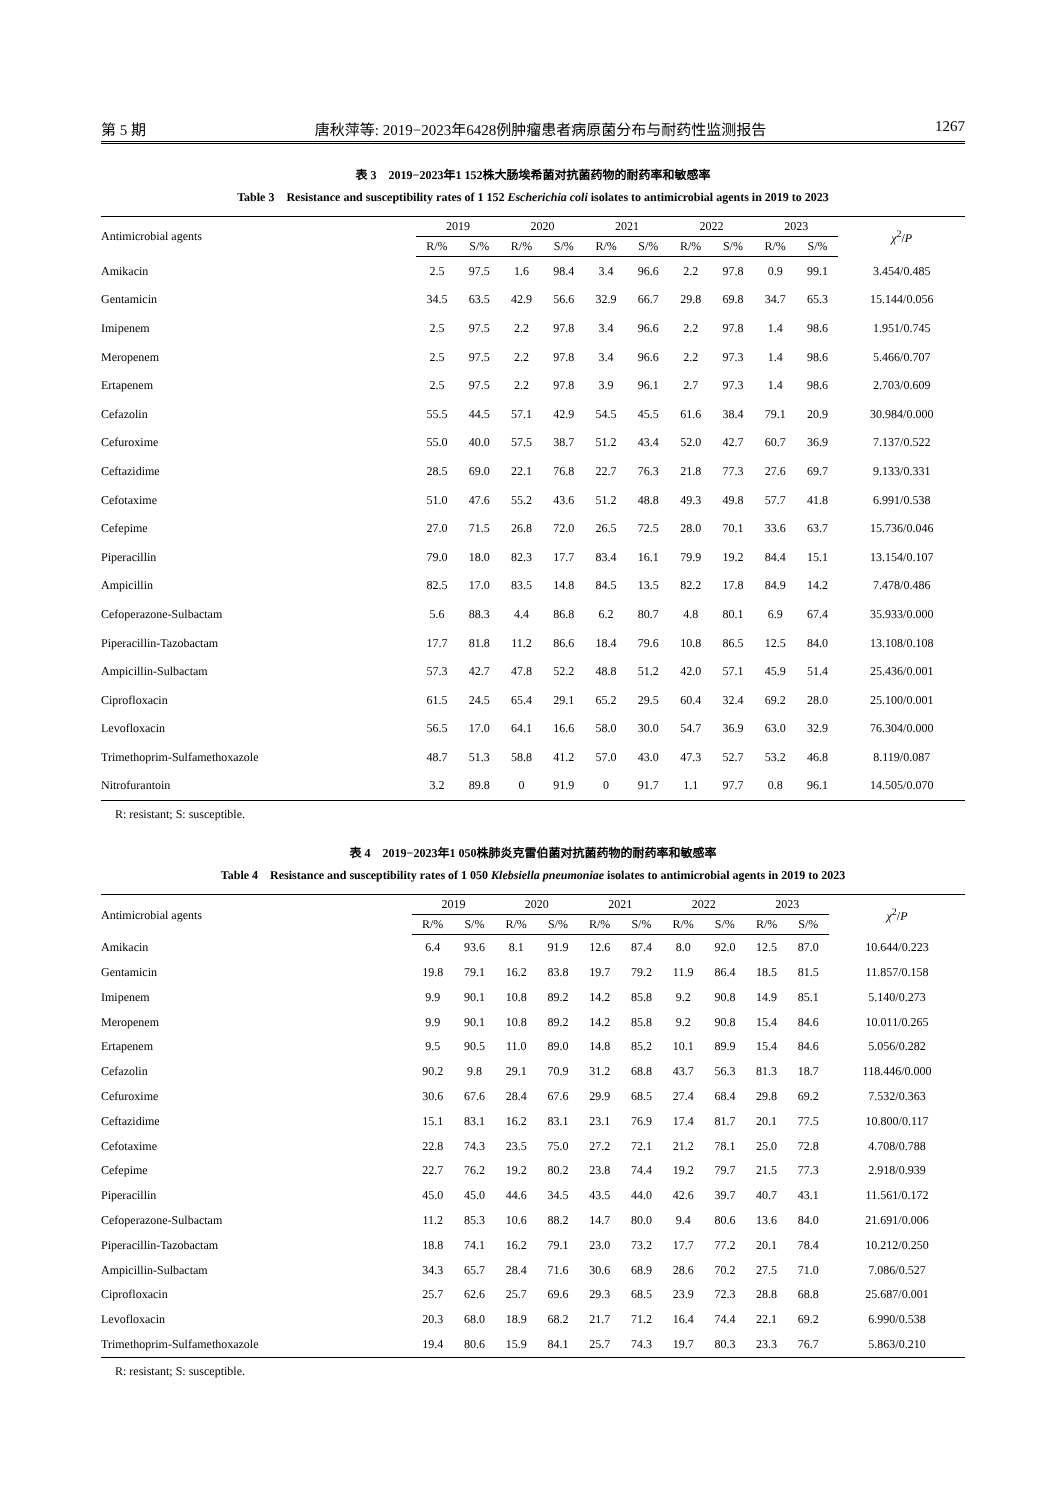第 5 期 唐秋萍等: 2019−2023年6428例肿瘤患者病原菌分布与耐药性监测报告 1267
表 3　2019−2023年1 152株大肠埃希菌对抗菌药物的耐药率和敏感率
Table 3　Resistance and susceptibility rates of 1 152 Escherichia coli isolates to antimicrobial agents in 2019 to 2023
| Antimicrobial agents | 2019 | | 2020 | | 2021 | | 2022 | | 2023 | | χ<sup>2</sup>/ P |
| --- | --- | --- | --- | --- | --- | --- | --- | --- | --- | --- | --- |
| | R/% | S/% | R/% | S/% | R/% | S/% | R/% | S/% | R/% | S/% | |
| Amikacin | 2.5 | 97.5 | 1.6 | 98.4 | 3.4 | 96.6 | 2.2 | 97.8 | 0.9 | 99.1 | 3.454/0.485 |
| Gentamicin | 34.5 | 63.5 | 42.9 | 56.6 | 32.9 | 66.7 | 29.8 | 69.8 | 34.7 | 65.3 | 15.144/0.056 |
| Imipenem | 2.5 | 97.5 | 2.2 | 97.8 | 3.4 | 96.6 | 2.2 | 97.8 | 1.4 | 98.6 | 1.951/0.745 |
| Meropenem | 2.5 | 97.5 | 2.2 | 97.8 | 3.4 | 96.6 | 2.2 | 97.3 | 1.4 | 98.6 | 5.466/0.707 |
| Ertapenem | 2.5 | 97.5 | 2.2 | 97.8 | 3.9 | 96.1 | 2.7 | 97.3 | 1.4 | 98.6 | 2.703/0.609 |
| Cefazolin | 55.5 | 44.5 | 57.1 | 42.9 | 54.5 | 45.5 | 61.6 | 38.4 | 79.1 | 20.9 | 30.984/0.000 |
| Cefuroxime | 55.0 | 40.0 | 57.5 | 38.7 | 51.2 | 43.4 | 52.0 | 42.7 | 60.7 | 36.9 | 7.137/0.522 |
| Ceftazidime | 28.5 | 69.0 | 22.1 | 76.8 | 22.7 | 76.3 | 21.8 | 77.3 | 27.6 | 69.7 | 9.133/0.331 |
| Cefotaxime | 51.0 | 47.6 | 55.2 | 43.6 | 51.2 | 48.8 | 49.3 | 49.8 | 57.7 | 41.8 | 6.991/0.538 |
| Cefepime | 27.0 | 71.5 | 26.8 | 72.0 | 26.5 | 72.5 | 28.0 | 70.1 | 33.6 | 63.7 | 15.736/0.046 |
| Piperacillin | 79.0 | 18.0 | 82.3 | 17.7 | 83.4 | 16.1 | 79.9 | 19.2 | 84.4 | 15.1 | 13.154/0.107 |
| Ampicillin | 82.5 | 17.0 | 83.5 | 14.8 | 84.5 | 13.5 | 82.2 | 17.8 | 84.9 | 14.2 | 7.478/0.486 |
| Cefoperazone-Sulbactam | 5.6 | 88.3 | 4.4 | 86.8 | 6.2 | 80.7 | 4.8 | 80.1 | 6.9 | 67.4 | 35.933/0.000 |
| Piperacillin-Tazobactam | 17.7 | 81.8 | 11.2 | 86.6 | 18.4 | 79.6 | 10.8 | 86.5 | 12.5 | 84.0 | 13.108/0.108 |
| Ampicillin-Sulbactam | 57.3 | 42.7 | 47.8 | 52.2 | 48.8 | 51.2 | 42.0 | 57.1 | 45.9 | 51.4 | 25.436/0.001 |
| Ciprofloxacin | 61.5 | 24.5 | 65.4 | 29.1 | 65.2 | 29.5 | 60.4 | 32.4 | 69.2 | 28.0 | 25.100/0.001 |
| Levofloxacin | 56.5 | 17.0 | 64.1 | 16.6 | 58.0 | 30.0 | 54.7 | 36.9 | 63.0 | 32.9 | 76.304/0.000 |
| Trimethoprim-Sulfamethoxazole | 48.7 | 51.3 | 58.8 | 41.2 | 57.0 | 43.0 | 47.3 | 52.7 | 53.2 | 46.8 | 8.119/0.087 |
| Nitrofurantoin | 3.2 | 89.8 | 0 | 91.9 | 0 | 91.7 | 1.1 | 97.7 | 0.8 | 96.1 | 14.505/0.070 |
R: resistant; S: susceptible.
表 4　2019−2023年1 050株肺炎克雷伯菌对抗菌药物的耐药率和敏感率
Table 4　Resistance and susceptibility rates of 1 050 Klebsiella pneumoniae isolates to antimicrobial agents in 2019 to 2023
| Antimicrobial agents | 2019 | | 2020 | | 2021 | | 2022 | | 2023 | | χ<sup>2</sup>/ P |
| --- | --- | --- | --- | --- | --- | --- | --- | --- | --- | --- | --- |
| | R/% | S/% | R/% | S/% | R/% | S/% | R/% | S/% | R/% | S/% | |
| Amikacin | 6.4 | 93.6 | 8.1 | 91.9 | 12.6 | 87.4 | 8.0 | 92.0 | 12.5 | 87.0 | 10.644/0.223 |
| Gentamicin | 19.8 | 79.1 | 16.2 | 83.8 | 19.7 | 79.2 | 11.9 | 86.4 | 18.5 | 81.5 | 11.857/0.158 |
| Imipenem | 9.9 | 90.1 | 10.8 | 89.2 | 14.2 | 85.8 | 9.2 | 90.8 | 14.9 | 85.1 | 5.140/0.273 |
| Meropenem | 9.9 | 90.1 | 10.8 | 89.2 | 14.2 | 85.8 | 9.2 | 90.8 | 15.4 | 84.6 | 10.011/0.265 |
| Ertapenem | 9.5 | 90.5 | 11.0 | 89.0 | 14.8 | 85.2 | 10.1 | 89.9 | 15.4 | 84.6 | 5.056/0.282 |
| Cefazolin | 90.2 | 9.8 | 29.1 | 70.9 | 31.2 | 68.8 | 43.7 | 56.3 | 81.3 | 18.7 | 118.446/0.000 |
| Cefuroxime | 30.6 | 67.6 | 28.4 | 67.6 | 29.9 | 68.5 | 27.4 | 68.4 | 29.8 | 69.2 | 7.532/0.363 |
| Ceftazidime | 15.1 | 83.1 | 16.2 | 83.1 | 23.1 | 76.9 | 17.4 | 81.7 | 20.1 | 77.5 | 10.800/0.117 |
| Cefotaxime | 22.8 | 74.3 | 23.5 | 75.0 | 27.2 | 72.1 | 21.2 | 78.1 | 25.0 | 72.8 | 4.708/0.788 |
| Cefepime | 22.7 | 76.2 | 19.2 | 80.2 | 23.8 | 74.4 | 19.2 | 79.7 | 21.5 | 77.3 | 2.918/0.939 |
| Piperacillin | 45.0 | 45.0 | 44.6 | 34.5 | 43.5 | 44.0 | 42.6 | 39.7 | 40.7 | 43.1 | 11.561/0.172 |
| Cefoperazone-Sulbactam | 11.2 | 85.3 | 10.6 | 88.2 | 14.7 | 80.0 | 9.4 | 80.6 | 13.6 | 84.0 | 21.691/0.006 |
| Piperacillin-Tazobactam | 18.8 | 74.1 | 16.2 | 79.1 | 23.0 | 73.2 | 17.7 | 77.2 | 20.1 | 78.4 | 10.212/0.250 |
| Ampicillin-Sulbactam | 34.3 | 65.7 | 28.4 | 71.6 | 30.6 | 68.9 | 28.6 | 70.2 | 27.5 | 71.0 | 7.086/0.527 |
| Ciprofloxacin | 25.7 | 62.6 | 25.7 | 69.6 | 29.3 | 68.5 | 23.9 | 72.3 | 28.8 | 68.8 | 25.687/0.001 |
| Levofloxacin | 20.3 | 68.0 | 18.9 | 68.2 | 21.7 | 71.2 | 16.4 | 74.4 | 22.1 | 69.2 | 6.990/0.538 |
| Trimethoprim-Sulfamethoxazole | 19.4 | 80.6 | 15.9 | 84.1 | 25.7 | 74.3 | 19.7 | 80.3 | 23.3 | 76.7 | 5.863/0.210 |
R: resistant; S: susceptible.